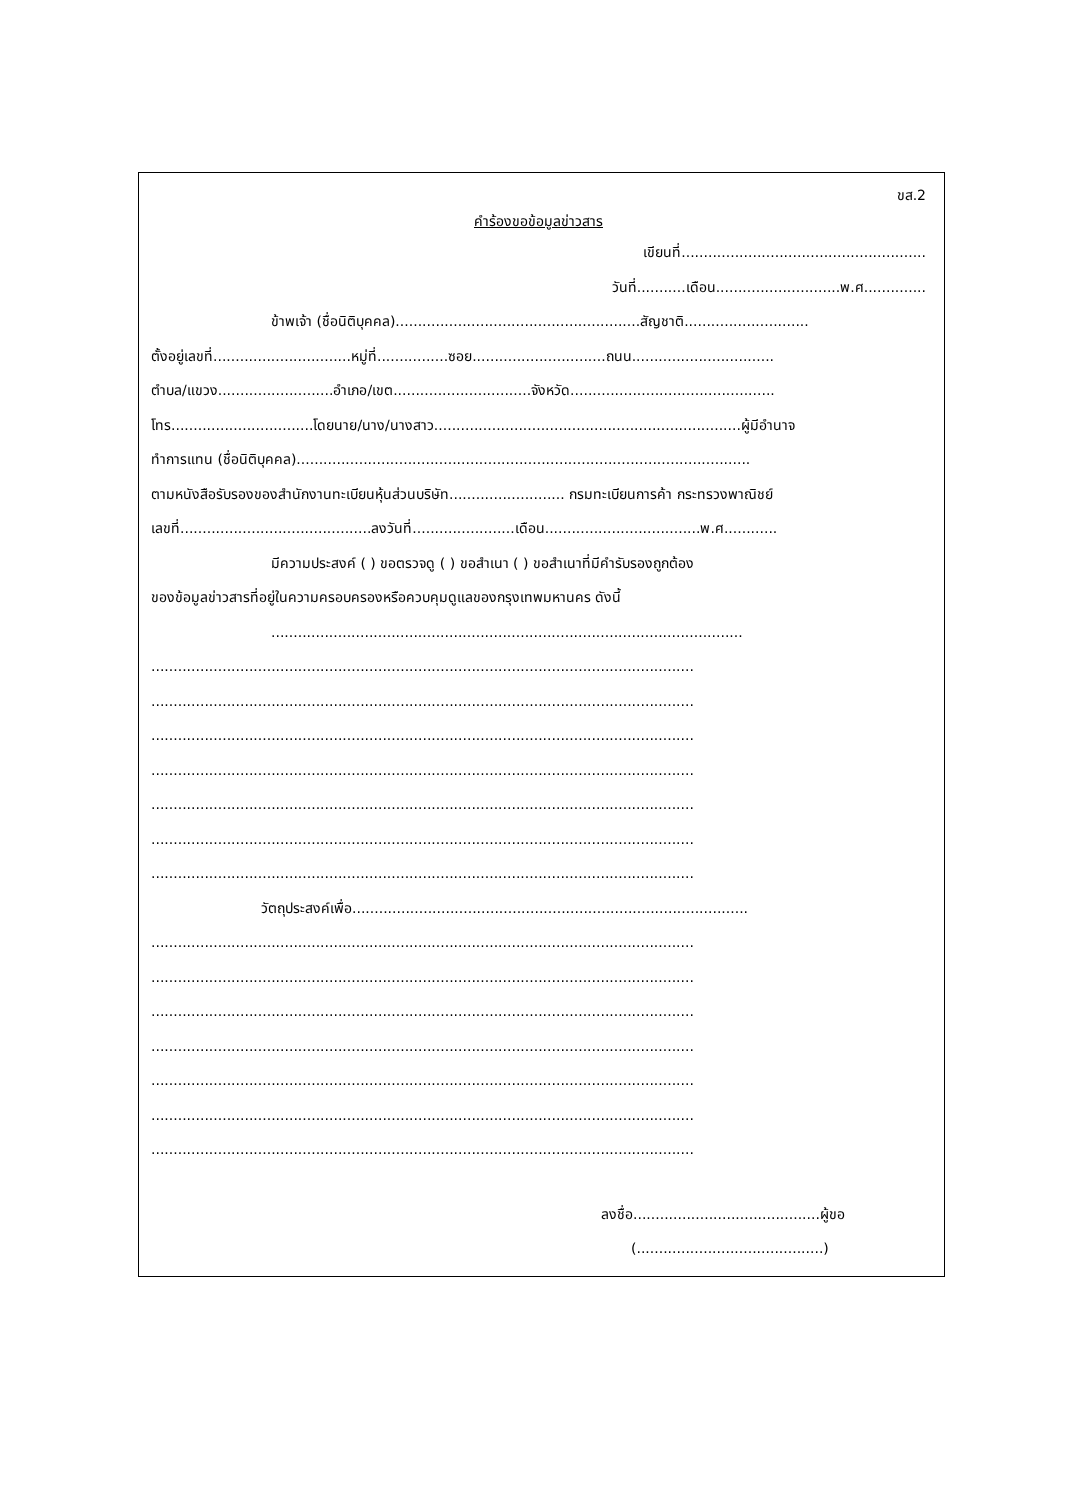ขส.2
คำร้องขอข้อมูลข่าวสาร
เขียนที่.......................................................
วันที่...........เดือน............................พ.ศ..............
ข้าพเจ้า (ชื่อนิติบุคคล).......................................................สัญชาติ............................
ตั้งอยู่เลขที่...............................หมู่ที่................ซอย..............................ถนน................................
ตำบล/แขวง..........................อำเภอ/เขต...............................จังหวัด..............................................
โทร................................โดยนาย/นาง/นางสาว.....................................................................ผู้มีอำนาจ
ทำการแทน (ชื่อนิติบุคคล)......................................................................................................
ตามหนังสือรับรองของสำนักงานทะเบียนหุ้นส่วนบริษัท.......................... กรมทะเบียนการค้า กระทรวงพาณิชย์
เลขที่...........................................ลงวันที่.......................เดือน...................................พ.ศ............
มีความประสงค์ ( ) ขอตรวจดู ( ) ขอสำเนา ( ) ขอสำเนาที่มีคำรับรองถูกต้อง
ของข้อมูลข่าวสารที่อยู่ในความครอบครองหรือควบคุมดูแลของกรุงเทพมหานคร ดังนี้
..........................................................................................................
..........................................................................................................................
..........................................................................................................................
..........................................................................................................................
..........................................................................................................................
..........................................................................................................................
..........................................................................................................................
..........................................................................................................................
วัตถุประสงค์เพื่อ.........................................................................................
..........................................................................................................................
..........................................................................................................................
..........................................................................................................................
..........................................................................................................................
..........................................................................................................................
..........................................................................................................................
..........................................................................................................................
ลงชื่อ..........................................ผู้ขอ
(..........................................)